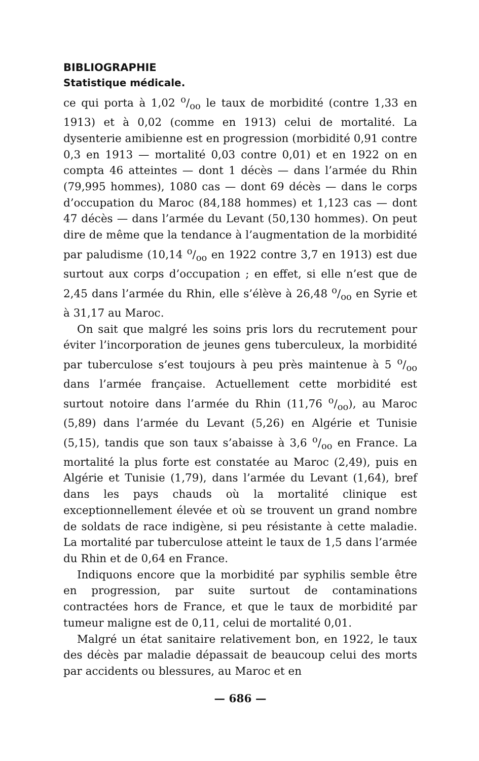BIBLIOGRAPHIE
Statistique médicale.
ce qui porta à 1,02 o/oo le taux de morbidité (contre 1,33 en 1913) et à 0,02 (comme en 1913) celui de mortalité. La dysenterie amibienne est en progression (morbidité 0,91 contre 0,3 en 1913 — mortalité 0,03 contre 0,01) et en 1922 on en compta 46 atteintes — dont 1 décès — dans l’armée du Rhin (79,995 hommes), 1080 cas — dont 69 décès — dans le corps d’occupation du Maroc (84,188 hommes) et 1,123 cas — dont 47 décès — dans l’armée du Levant (50,130 hommes). On peut dire de même que la tendance à l’augmentation de la morbidité par paludisme (10,14 o/oo en 1922 contre 3,7 en 1913) est due surtout aux corps d’occupation ; en effet, si elle n’est que de 2,45 dans l’armée du Rhin, elle s’élève à 26,48 o/oo en Syrie et à 31,17 au Maroc.
On sait que malgré les soins pris lors du recrutement pour éviter l’incorporation de jeunes gens tuberculeux, la morbidité par tuberculose s’est toujours à peu près maintenue à 5 o/oo dans l’armée française. Actuellement cette morbidité est surtout notoire dans l’armée du Rhin (11,76 o/oo), au Maroc (5,89) dans l’armée du Levant (5,26) en Algérie et Tunisie (5,15), tandis que son taux s’abaisse à 3,6 o/oo en France. La mortalité la plus forte est constatée au Maroc (2,49), puis en Algérie et Tunisie (1,79), dans l’armée du Levant (1,64), bref dans les pays chauds où la mortalité clinique est exceptionnellement élevée et où se trouvent un grand nombre de soldats de race indigène, si peu résistante à cette maladie. La mortalité par tuberculose atteint le taux de 1,5 dans l’armée du Rhin et de 0,64 en France.
Indiquons encore que la morbidité par syphilis semble être en progression, par suite surtout de contaminations contractées hors de France, et que le taux de morbidité par tumeur maligne est de 0,11, celui de mortalité 0,01.
Malgré un état sanitaire relativement bon, en 1922, le taux des décès par maladie dépassait de beaucoup celui des morts par accidents ou blessures, au Maroc et en
— 686 —